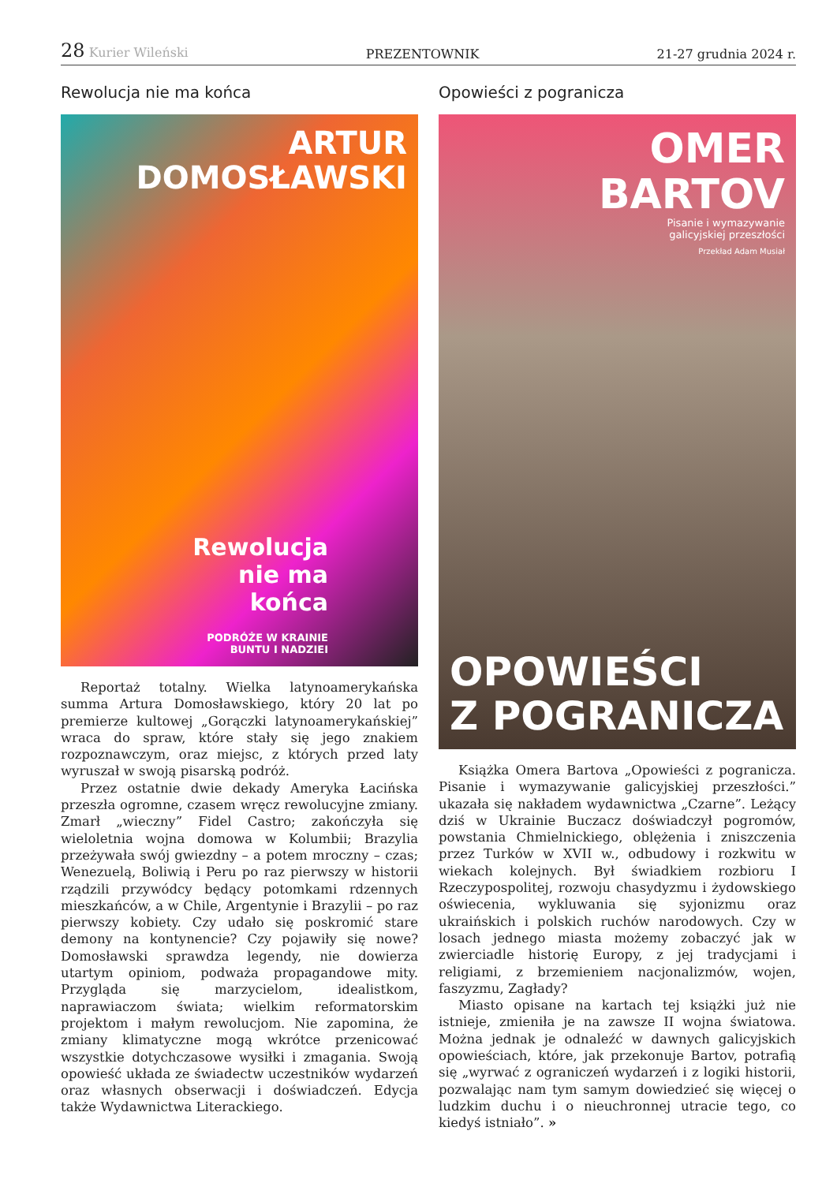28 Kurier Wileński PREZENTOWNIK 21-27 grudnia 2024 r.
Rewolucja nie ma końca
ARTUR
DOMOSŁAWSKI
Rewolucja
nie ma
końca
PODRÓŻE W KRAINIE
BUNTU I NADZIEI
Reportaż totalny. Wielka latynoamerykańska summa Artura Domosławskiego, który 20 lat po premierze kultowej „Gorączki latynoamerykańskiej” wraca do spraw, które stały się jego znakiem rozpoznawczym, oraz miejsc, z których przed laty wyruszał w swoją pisarską podróż.
Przez ostatnie dwie dekady Ameryka Łacińska przeszła ogromne, czasem wręcz rewolucyjne zmiany. Zmarł „wieczny” Fidel Castro; zakończyła się wieloletnia wojna domowa w Kolumbii; Brazylia przeżywała swój gwiezdny – a potem mroczny – czas; Wenezuelą, Boliwią i Peru po raz pierwszy w historii rządzili przywódcy będący potomkami rdzennych mieszkańców, a w Chile, Argentynie i Brazylii – po raz pierwszy kobiety. Czy udało się poskromić stare demony na kontynencie? Czy pojawiły się nowe? Domosławski sprawdza legendy, nie dowierza utartym opiniom, podważa propagandowe mity. Przygląda się marzycielom, idealistkom, naprawiaczom świata; wielkim reformatorskim projektom i małym rewolucjom. Nie zapomina, że zmiany klimatyczne mogą wkrótce przenicować wszystkie dotychczasowe wysiłki i zmagania. Swoją opowieść układa ze świadectw uczestników wydarzeń oraz własnych obserwacji i doświadczeń. Edycja także Wydawnictwa Literackiego.
Opowieści z pogranicza
OMER
BARTOV
Pisanie i wymazywanie
galicyjskiej przeszłości
Przekład Adam Musiał
OPOWIEŚCI
Z POGRANICZA
Książka Omera Bartova „Opowieści z pogranicza. Pisanie i wymazywanie galicyjskiej przeszłości.” ukazała się nakładem wydawnictwa „Czarne”. Leżący dziś w Ukrainie Buczacz doświadczył pogromów, powstania Chmielnickiego, oblężenia i zniszczenia przez Turków w XVII w., odbudowy i rozkwitu w wiekach kolejnych. Był świadkiem rozbioru I Rzeczypospolitej, rozwoju chasydyzmu i żydowskiego oświecenia, wykluwania się syjonizmu oraz ukraińskich i polskich ruchów narodowych. Czy w losach jednego miasta możemy zobaczyć jak w zwierciadle historię Europy, z jej tradycjami i religiami, z brzemieniem nacjonalizmów, wojen, faszyzmu, Zagłady?
Miasto opisane na kartach tej książki już nie istnieje, zmieniła je na zawsze II wojna światowa. Można jednak je odnaleźć w dawnych galicyjskich opowieściach, które, jak przekonuje Bartov, potrafią się „wyrwać z ograniczeń wydarzeń i z logiki historii, pozwalając nam tym samym dowiedzieć się więcej o ludzkim duchu i o nieuchronnej utracie tego, co kiedyś istniało”. »